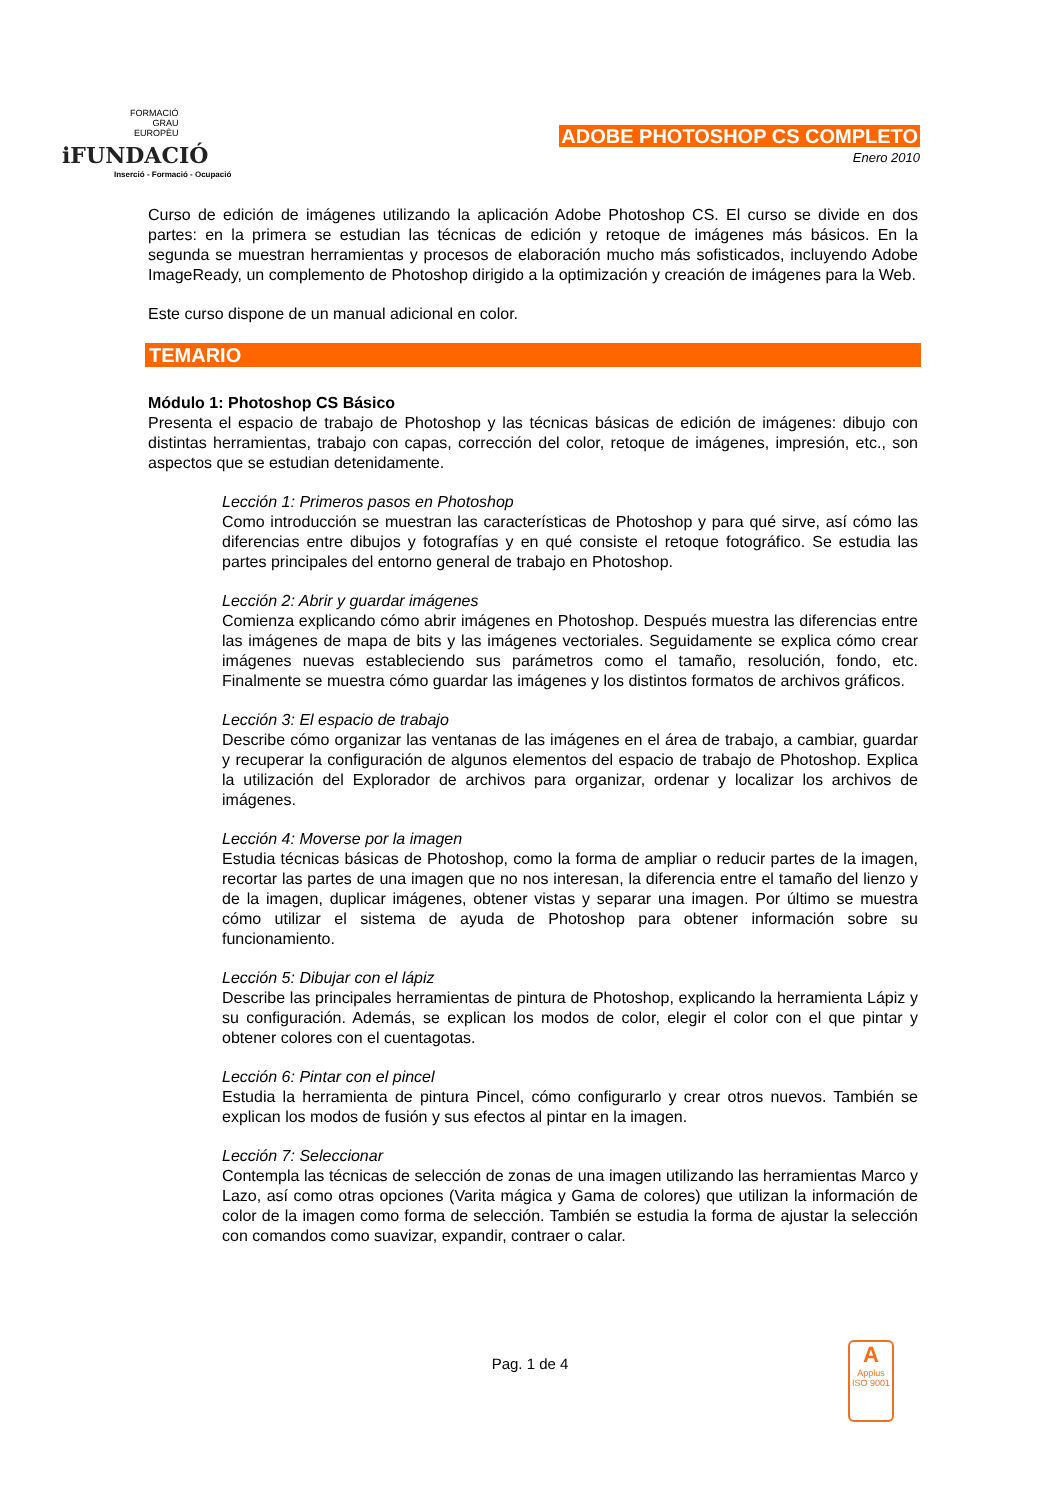FORMACIÓ
GRAU
EUROPÈU
iFUNDACIÓ
Inserció - Formació - Ocupació
ADOBE PHOTOSHOP CS COMPLETO
Enero 2010
Curso de edición de imágenes utilizando la aplicación Adobe Photoshop CS. El curso se divide en dos partes: en la primera se estudian las técnicas de edición y retoque de imágenes más básicos. En la segunda se muestran herramientas y procesos de elaboración mucho más sofisticados, incluyendo Adobe ImageReady, un complemento de Photoshop dirigido a la optimización y creación de imágenes para la Web.
Este curso dispone de un manual adicional en color.
TEMARIO
Módulo 1: Photoshop CS Básico
Presenta el espacio de trabajo de Photoshop y las técnicas básicas de edición de imágenes: dibujo con distintas herramientas, trabajo con capas, corrección del color, retoque de imágenes, impresión, etc., son aspectos que se estudian detenidamente.
Lección 1: Primeros pasos en Photoshop
Como introducción se muestran las características de Photoshop y para qué sirve, así cómo las diferencias entre dibujos y fotografías y en qué consiste el retoque fotográfico. Se estudia las partes principales del entorno general de trabajo en Photoshop.
Lección 2: Abrir y guardar imágenes
Comienza explicando cómo abrir imágenes en Photoshop. Después muestra las diferencias entre las imágenes de mapa de bits y las imágenes vectoriales. Seguidamente se explica cómo crear imágenes nuevas estableciendo sus parámetros como el tamaño, resolución, fondo, etc. Finalmente se muestra cómo guardar las imágenes y los distintos formatos de archivos gráficos.
Lección 3: El espacio de trabajo
Describe cómo organizar las ventanas de las imágenes en el área de trabajo, a cambiar, guardar y recuperar la configuración de algunos elementos del espacio de trabajo de Photoshop. Explica la utilización del Explorador de archivos para organizar, ordenar y localizar los archivos de imágenes.
Lección 4: Moverse por la imagen
Estudia técnicas básicas de Photoshop, como la forma de ampliar o reducir partes de la imagen, recortar las partes de una imagen que no nos interesan, la diferencia entre el tamaño del lienzo y de la imagen, duplicar imágenes, obtener vistas y separar una imagen. Por último se muestra cómo utilizar el sistema de ayuda de Photoshop para obtener información sobre su funcionamiento.
Lección 5: Dibujar con el lápiz
Describe las principales herramientas de pintura de Photoshop, explicando la herramienta Lápiz y su configuración. Además, se explican los modos de color, elegir el color con el que pintar y obtener colores con el cuentagotas.
Lección 6: Pintar con el pincel
Estudia la herramienta de pintura Pincel, cómo configurarlo y crear otros nuevos. También se explican los modos de fusión y sus efectos al pintar en la imagen.
Lección 7: Seleccionar
Contempla las técnicas de selección de zonas de una imagen utilizando las herramientas Marco y Lazo, así como otras opciones (Varita mágica y Gama de colores) que utilizan la información de color de la imagen como forma de selección. También se estudia la forma de ajustar la selección con comandos como suavizar, expandir, contraer o calar.
Pag. 1 de 4
A
Applus
ISO 9001